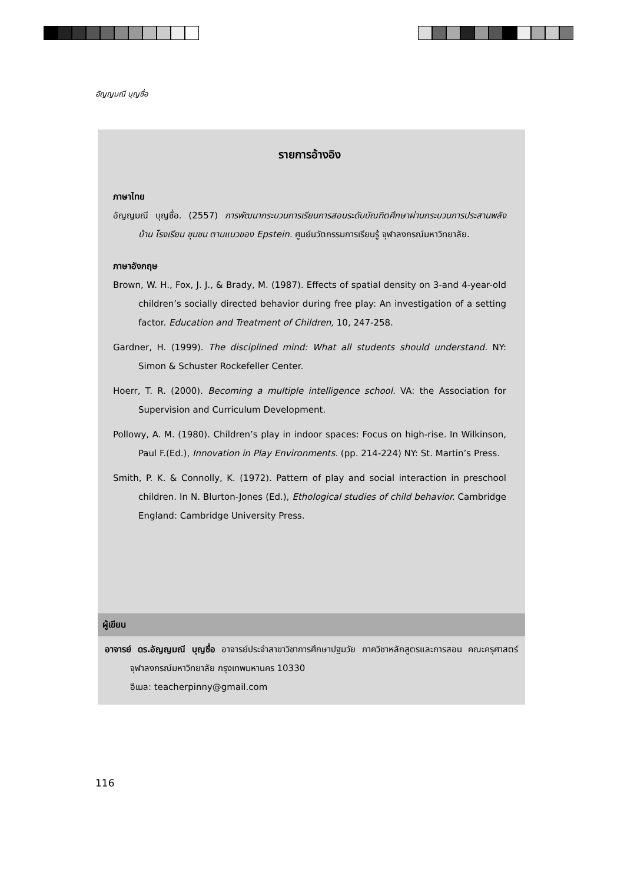อัญญมณี บุญซื่อ
รายการอ้างอิง
ภาษาไทย
อัญญมณี บุญซื่อ. (2557) การพัฒนากระบวนการเรียนการสอนระดับบัณฑิตศึกษาผ่านกระบวนการประสานพลังบ้าน โรงเรียน ชุมชน ตามแนวของ Epstein. ศูนย์นวัตกรรมการเรียนรู้ จุฬาลงกรณ์มหาวิทยาลัย.
ภาษาอังกฤษ
Brown, W. H., Fox, J. J., & Brady, M. (1987). Effects of spatial density on 3-and 4-year-old children’s socially directed behavior during free play: An investigation of a setting factor. Education and Treatment of Children, 10, 247-258.
Gardner, H. (1999). The disciplined mind: What all students should understand. NY: Simon & Schuster Rockefeller Center.
Hoerr, T. R. (2000). Becoming a multiple intelligence school. VA: the Association for Supervision and Curriculum Development.
Pollowy, A. M. (1980). Children’s play in indoor spaces: Focus on high-rise. In Wilkinson, Paul F.(Ed.), Innovation in Play Environments. (pp. 214-224) NY: St. Martin’s Press.
Smith, P. K. & Connolly, K. (1972). Pattern of play and social interaction in preschool children. In N. Blurton-Jones (Ed.), Ethological studies of child behavior. Cambridge England: Cambridge University Press.
ผู้เขียน
อาจารย์ ดร.อัญญมณี บุญซื่อ อาจารย์ประจำสาขาวิชาการศึกษาปฐมวัย ภาควิชาหลักสูตรและการสอน คณะครุศาสตร์ จุฬาลงกรณ์มหาวิทยาลัย กรุงเทพมหานคร 10330
อีเมล: teacherpinny@gmail.com
116